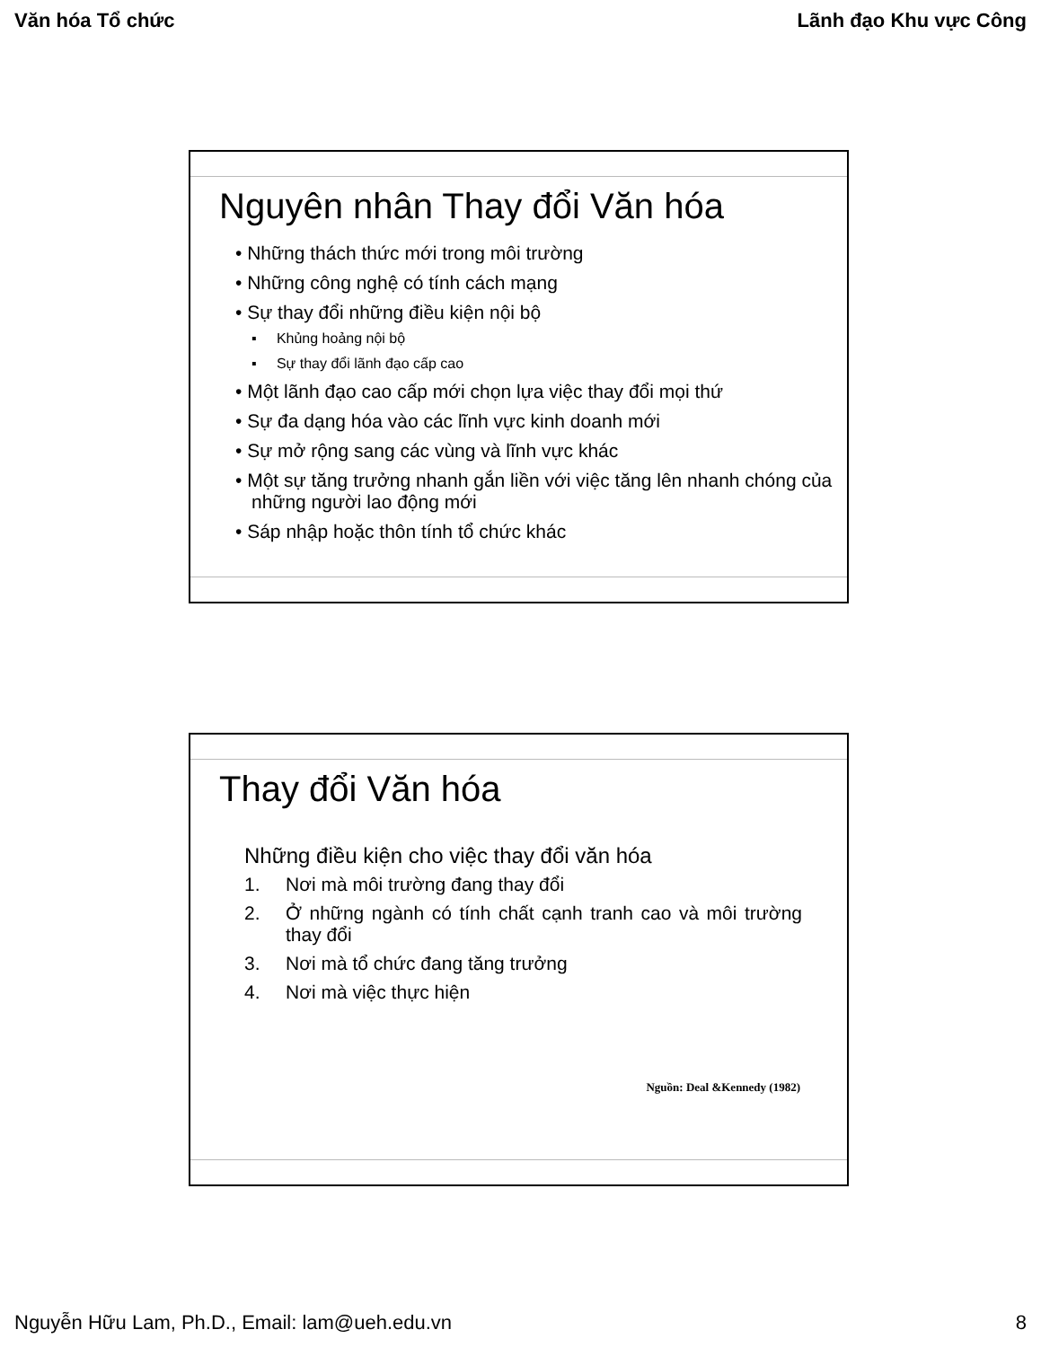Văn hóa Tổ chức Lãnh đạo Khu vực Công
Nguyên nhân Thay đổi Văn hóa
• Những thách thức mới trong môi trường
• Những công nghệ có tính cách mạng
• Sự thay đổi những điều kiện nội bộ
▪ Khủng hoảng nội bộ
▪ Sự thay đổi lãnh đạo cấp cao
• Một lãnh đạo cao cấp mới chọn lựa việc thay đổi mọi thứ
• Sự đa dạng hóa vào các lĩnh vực kinh doanh mới
• Sự mở rộng sang các vùng và lĩnh vực khác
• Một sự tăng trưởng nhanh gắn liền với việc tăng lên nhanh chóng của những người lao động mới
• Sáp nhập hoặc thôn tính tổ chức khác
Thay đổi Văn hóa
Những điều kiện cho việc thay đổi văn hóa
1. Nơi mà môi trường đang thay đổi
2. Ở những ngành có tính chất cạnh tranh cao và môi trường thay đổi
3. Nơi mà tổ chức đang tăng trưởng
4. Nơi mà việc thực hiện
Nguồn: Deal &Kennedy (1982)
Nguyễn Hữu Lam, Ph.D., Email: lam@ueh.edu.vn 8